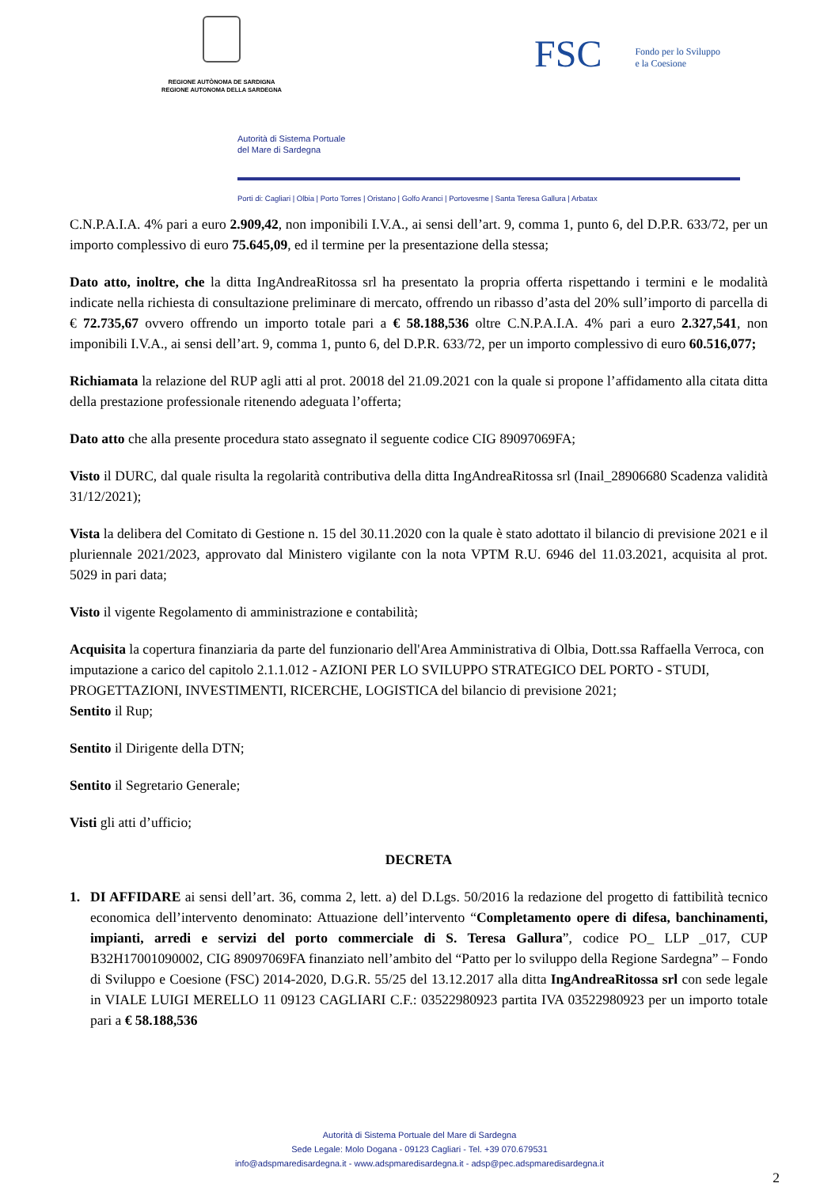REGIONE AUTÒNOMA DE SARDIGNA
REGIONE AUTONOMA DELLA SARDEGNA
FSC Fondo per lo Sviluppo
e la Coesione
Autorità di Sistema Portuale
del Mare di Sardegna
Porti di: Cagliari | Olbia | Porto Torres | Oristano | Golfo Aranci | Portovesme | Santa Teresa Gallura | Arbatax
C.N.P.A.I.A. 4% pari a euro 2.909,42, non imponibili I.V.A., ai sensi dell’art. 9, comma 1, punto 6, del D.P.R. 633/72, per un importo complessivo di euro 75.645,09, ed il termine per la presentazione della stessa;
Dato atto, inoltre, che la ditta IngAndreaRitossa srl ha presentato la propria offerta rispettando i termini e le modalità indicate nella richiesta di consultazione preliminare di mercato, offrendo un ribasso d’asta del 20% sull’importo di parcella di € 72.735,67 ovvero offrendo un importo totale pari a € 58.188,536 oltre C.N.P.A.I.A. 4% pari a euro 2.327,541, non imponibili I.V.A., ai sensi dell’art. 9, comma 1, punto 6, del D.P.R. 633/72, per un importo complessivo di euro 60.516,077;
Richiamata la relazione del RUP agli atti al prot. 20018 del 21.09.2021 con la quale si propone l’affidamento alla citata ditta della prestazione professionale ritenendo adeguata l’offerta;
Dato atto che alla presente procedura stato assegnato il seguente codice CIG 89097069FA;
Visto il DURC, dal quale risulta la regolarità contributiva della ditta IngAndreaRitossa srl (Inail_28906680 Scadenza validità 31/12/2021);
Vista la delibera del Comitato di Gestione n. 15 del 30.11.2020 con la quale è stato adottato il bilancio di previsione 2021 e il pluriennale 2021/2023, approvato dal Ministero vigilante con la nota VPTM R.U. 6946 del 11.03.2021, acquisita al prot. 5029 in pari data;
Visto il vigente Regolamento di amministrazione e contabilità;
Acquisita la copertura finanziaria da parte del funzionario dell'Area Amministrativa di Olbia, Dott.ssa Raffaella Verroca, con imputazione a carico del capitolo 2.1.1.012 - AZIONI PER LO SVILUPPO STRATEGICO DEL PORTO - STUDI, PROGETTAZIONI, INVESTIMENTI, RICERCHE, LOGISTICA del bilancio di previsione 2021;
Sentito il Rup;
Sentito il Dirigente della DTN;
Sentito il Segretario Generale;
Visti gli atti d’ufficio;
DECRETA
1. DI AFFIDARE ai sensi dell’art. 36, comma 2, lett. a) del D.Lgs. 50/2016 la redazione del progetto di fattibilità tecnico economica dell’intervento denominato: Attuazione dell’intervento “Completamento opere di difesa, banchinamenti, impianti, arredi e servizi del porto commerciale di S. Teresa Gallura”, codice PO_ LLP _017, CUP B32H17001090002, CIG 89097069FA finanziato nell’ambito del “Patto per lo sviluppo della Regione Sardegna” – Fondo di Sviluppo e Coesione (FSC) 2014-2020, D.G.R. 55/25 del 13.12.2017 alla ditta IngAndreaRitossa srl con sede legale in VIALE LUIGI MERELLO 11 09123 CAGLIARI C.F.: 03522980923 partita IVA 03522980923 per un importo totale pari a € 58.188,536
Autorità di Sistema Portuale del Mare di Sardegna
Sede Legale: Molo Dogana - 09123 Cagliari - Tel. +39 070.679531
info@adspmaredisardegna.it - www.adspmaredisardegna.it - adsp@pec.adspmaredisardegna.it
2